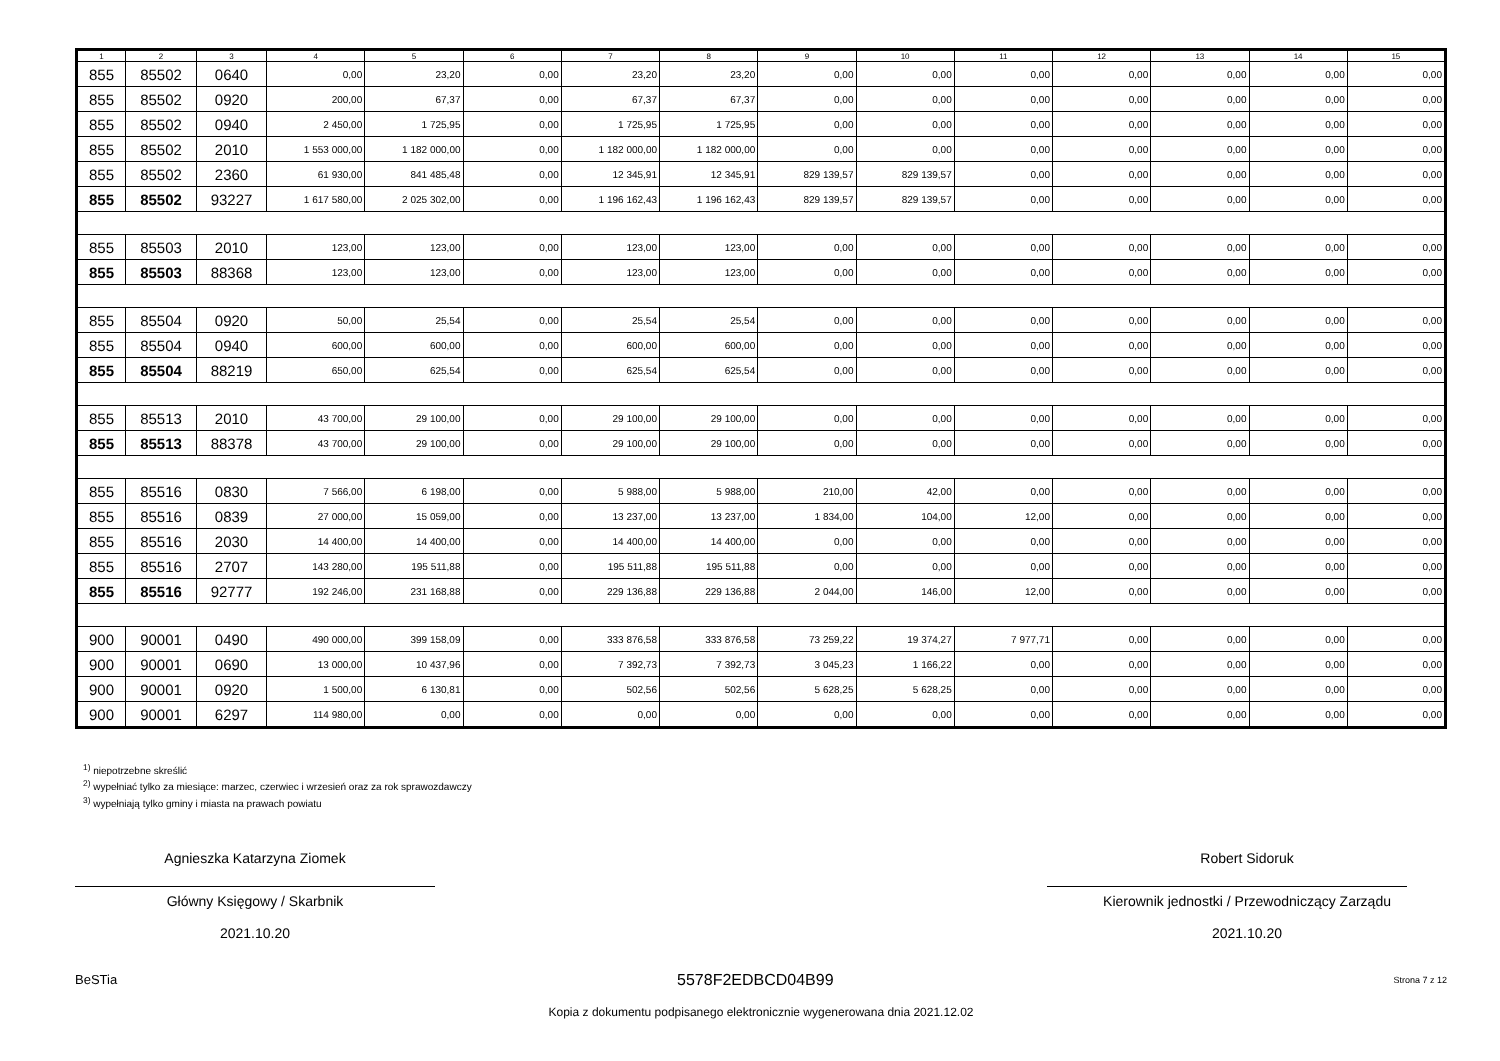| 1 | 2 | 3 | 4 | 5 | 6 | 7 | 8 | 9 | 10 | 11 | 12 | 13 | 14 | 15 |
| --- | --- | --- | --- | --- | --- | --- | --- | --- | --- | --- | --- | --- | --- | --- |
| 855 | 85502 | 0640 | 0,00 | 23,20 | 0,00 | 23,20 | 23,20 | 0,00 | 0,00 | 0,00 | 0,00 | 0,00 | 0,00 | 0,00 |
| 855 | 85502 | 0920 | 200,00 | 67,37 | 0,00 | 67,37 | 67,37 | 0,00 | 0,00 | 0,00 | 0,00 | 0,00 | 0,00 | 0,00 |
| 855 | 85502 | 0940 | 2 450,00 | 1 725,95 | 0,00 | 1 725,95 | 1 725,95 | 0,00 | 0,00 | 0,00 | 0,00 | 0,00 | 0,00 | 0,00 |
| 855 | 85502 | 2010 | 1 553 000,00 | 1 182 000,00 | 0,00 | 1 182 000,00 | 1 182 000,00 | 0,00 | 0,00 | 0,00 | 0,00 | 0,00 | 0,00 | 0,00 |
| 855 | 85502 | 2360 | 61 930,00 | 841 485,48 | 0,00 | 12 345,91 | 12 345,91 | 829 139,57 | 829 139,57 | 0,00 | 0,00 | 0,00 | 0,00 | 0,00 |
| 855 | 85502 | 93227 | 1 617 580,00 | 2 025 302,00 | 0,00 | 1 196 162,43 | 1 196 162,43 | 829 139,57 | 829 139,57 | 0,00 | 0,00 | 0,00 | 0,00 | 0,00 |
| 855 | 85503 | 2010 | 123,00 | 123,00 | 0,00 | 123,00 | 123,00 | 0,00 | 0,00 | 0,00 | 0,00 | 0,00 | 0,00 | 0,00 |
| 855 | 85503 | 88368 | 123,00 | 123,00 | 0,00 | 123,00 | 123,00 | 0,00 | 0,00 | 0,00 | 0,00 | 0,00 | 0,00 | 0,00 |
| 855 | 85504 | 0920 | 50,00 | 25,54 | 0,00 | 25,54 | 25,54 | 0,00 | 0,00 | 0,00 | 0,00 | 0,00 | 0,00 | 0,00 |
| 855 | 85504 | 0940 | 600,00 | 600,00 | 0,00 | 600,00 | 600,00 | 0,00 | 0,00 | 0,00 | 0,00 | 0,00 | 0,00 | 0,00 |
| 855 | 85504 | 88219 | 650,00 | 625,54 | 0,00 | 625,54 | 625,54 | 0,00 | 0,00 | 0,00 | 0,00 | 0,00 | 0,00 | 0,00 |
| 855 | 85513 | 2010 | 43 700,00 | 29 100,00 | 0,00 | 29 100,00 | 29 100,00 | 0,00 | 0,00 | 0,00 | 0,00 | 0,00 | 0,00 | 0,00 |
| 855 | 85513 | 88378 | 43 700,00 | 29 100,00 | 0,00 | 29 100,00 | 29 100,00 | 0,00 | 0,00 | 0,00 | 0,00 | 0,00 | 0,00 | 0,00 |
| 855 | 85516 | 0830 | 7 566,00 | 6 198,00 | 0,00 | 5 988,00 | 5 988,00 | 210,00 | 42,00 | 0,00 | 0,00 | 0,00 | 0,00 | 0,00 |
| 855 | 85516 | 0839 | 27 000,00 | 15 059,00 | 0,00 | 13 237,00 | 13 237,00 | 1 834,00 | 104,00 | 12,00 | 0,00 | 0,00 | 0,00 | 0,00 |
| 855 | 85516 | 2030 | 14 400,00 | 14 400,00 | 0,00 | 14 400,00 | 14 400,00 | 0,00 | 0,00 | 0,00 | 0,00 | 0,00 | 0,00 | 0,00 |
| 855 | 85516 | 2707 | 143 280,00 | 195 511,88 | 0,00 | 195 511,88 | 195 511,88 | 0,00 | 0,00 | 0,00 | 0,00 | 0,00 | 0,00 | 0,00 |
| 855 | 85516 | 92777 | 192 246,00 | 231 168,88 | 0,00 | 229 136,88 | 229 136,88 | 2 044,00 | 146,00 | 12,00 | 0,00 | 0,00 | 0,00 | 0,00 |
| 900 | 90001 | 0490 | 490 000,00 | 399 158,09 | 0,00 | 333 876,58 | 333 876,58 | 73 259,22 | 19 374,27 | 7 977,71 | 0,00 | 0,00 | 0,00 | 0,00 |
| 900 | 90001 | 0690 | 13 000,00 | 10 437,96 | 0,00 | 7 392,73 | 7 392,73 | 3 045,23 | 1 166,22 | 0,00 | 0,00 | 0,00 | 0,00 | 0,00 |
| 900 | 90001 | 0920 | 1 500,00 | 6 130,81 | 0,00 | 502,56 | 502,56 | 5 628,25 | 5 628,25 | 0,00 | 0,00 | 0,00 | 0,00 | 0,00 |
| 900 | 90001 | 6297 | 114 980,00 | 0,00 | 0,00 | 0,00 | 0,00 | 0,00 | 0,00 | 0,00 | 0,00 | 0,00 | 0,00 | 0,00 |
<sup>1)</sup> niepotrzebne skreślić
<sup>2)</sup> wypełniać tylko za miesiące: marzec, czerwiec i wrzesień oraz za rok sprawozdawczy
<sup>3)</sup> wypełniają tylko gminy i miasta na prawach powiatu
Agnieszka Katarzyna Ziomek
Główny Księgowy / Skarbnik
2021.10.20
Robert Sidoruk
Kierownik jednostki / Przewodniczący Zarządu
2021.10.20
BeSTia 5578F2EDBCD04B99 Strona 7 z 12
Kopia z dokumentu podpisanego elektronicznie wygenerowana dnia 2021.12.02